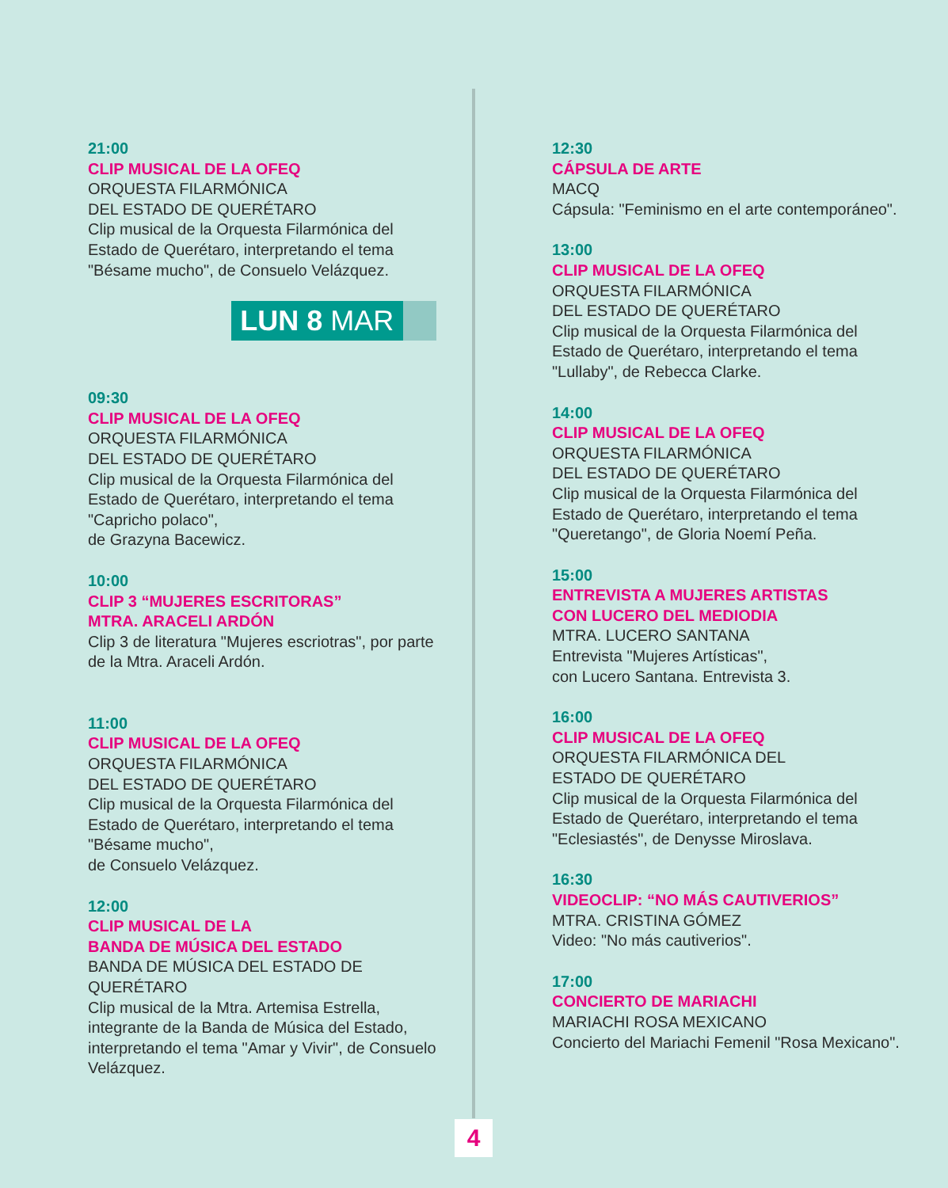21:00
CLIP MUSICAL DE LA OFEQ
ORQUESTA FILARMÓNICA
DEL ESTADO DE QUERÉTARO
Clip musical de la Orquesta Filarmónica del Estado de Querétaro, interpretando el tema "Bésame mucho", de Consuelo Velázquez.
LUN 8 MAR
09:30
CLIP MUSICAL DE LA OFEQ
ORQUESTA FILARMÓNICA
DEL ESTADO DE QUERÉTARO
Clip musical de la Orquesta Filarmónica del Estado de Querétaro, interpretando el tema "Capricho polaco",
de Grazyna Bacewicz.
10:00
CLIP 3 “MUJERES ESCRITORAS”
MTRA. ARACELI ARDÓN
Clip 3 de literatura "Mujeres escriotras", por parte de la Mtra. Araceli Ardón.
11:00
CLIP MUSICAL DE LA OFEQ
ORQUESTA FILARMÓNICA
DEL ESTADO DE QUERÉTARO
Clip musical de la Orquesta Filarmónica del Estado de Querétaro, interpretando el tema "Bésame mucho",
de Consuelo Velázquez.
12:00
CLIP MUSICAL DE LA
BANDA DE MÚSICA DEL ESTADO
BANDA DE MÚSICA DEL ESTADO DE QUERÉTARO
Clip musical de la Mtra. Artemisa Estrella, integrante de la Banda de Música del Estado, interpretando el tema "Amar y Vivir", de Consuelo Velázquez.
12:30
CÁPSULA DE ARTE
MACQ
Cápsula: "Feminismo en el arte contemporáneo".
13:00
CLIP MUSICAL DE LA OFEQ
ORQUESTA FILARMÓNICA
DEL ESTADO DE QUERÉTARO
Clip musical de la Orquesta Filarmónica del Estado de Querétaro, interpretando el tema "Lullaby", de Rebecca Clarke.
14:00
CLIP MUSICAL DE LA OFEQ
ORQUESTA FILARMÓNICA
DEL ESTADO DE QUERÉTARO
Clip musical de la Orquesta Filarmónica del Estado de Querétaro, interpretando el tema "Queretango", de Gloria Noemí Peña.
15:00
ENTREVISTA A MUJERES ARTISTAS
CON LUCERO DEL MEDIODIA
MTRA. LUCERO SANTANA
Entrevista "Mujeres Artísticas",
con Lucero Santana. Entrevista 3.
16:00
CLIP MUSICAL DE LA OFEQ
ORQUESTA FILARMÓNICA DEL
ESTADO DE QUERÉTARO
Clip musical de la Orquesta Filarmónica del Estado de Querétaro, interpretando el tema "Eclesiastés", de Denysse Miroslava.
16:30
VIDEOCLIP: “NO MÁS CAUTIVERIOS”
MTRA. CRISTINA GÓMEZ
Video: "No más cautiverios".
17:00
CONCIERTO DE MARIACHI
MARIACHI ROSA MEXICANO
Concierto del Mariachi Femenil "Rosa Mexicano".
4